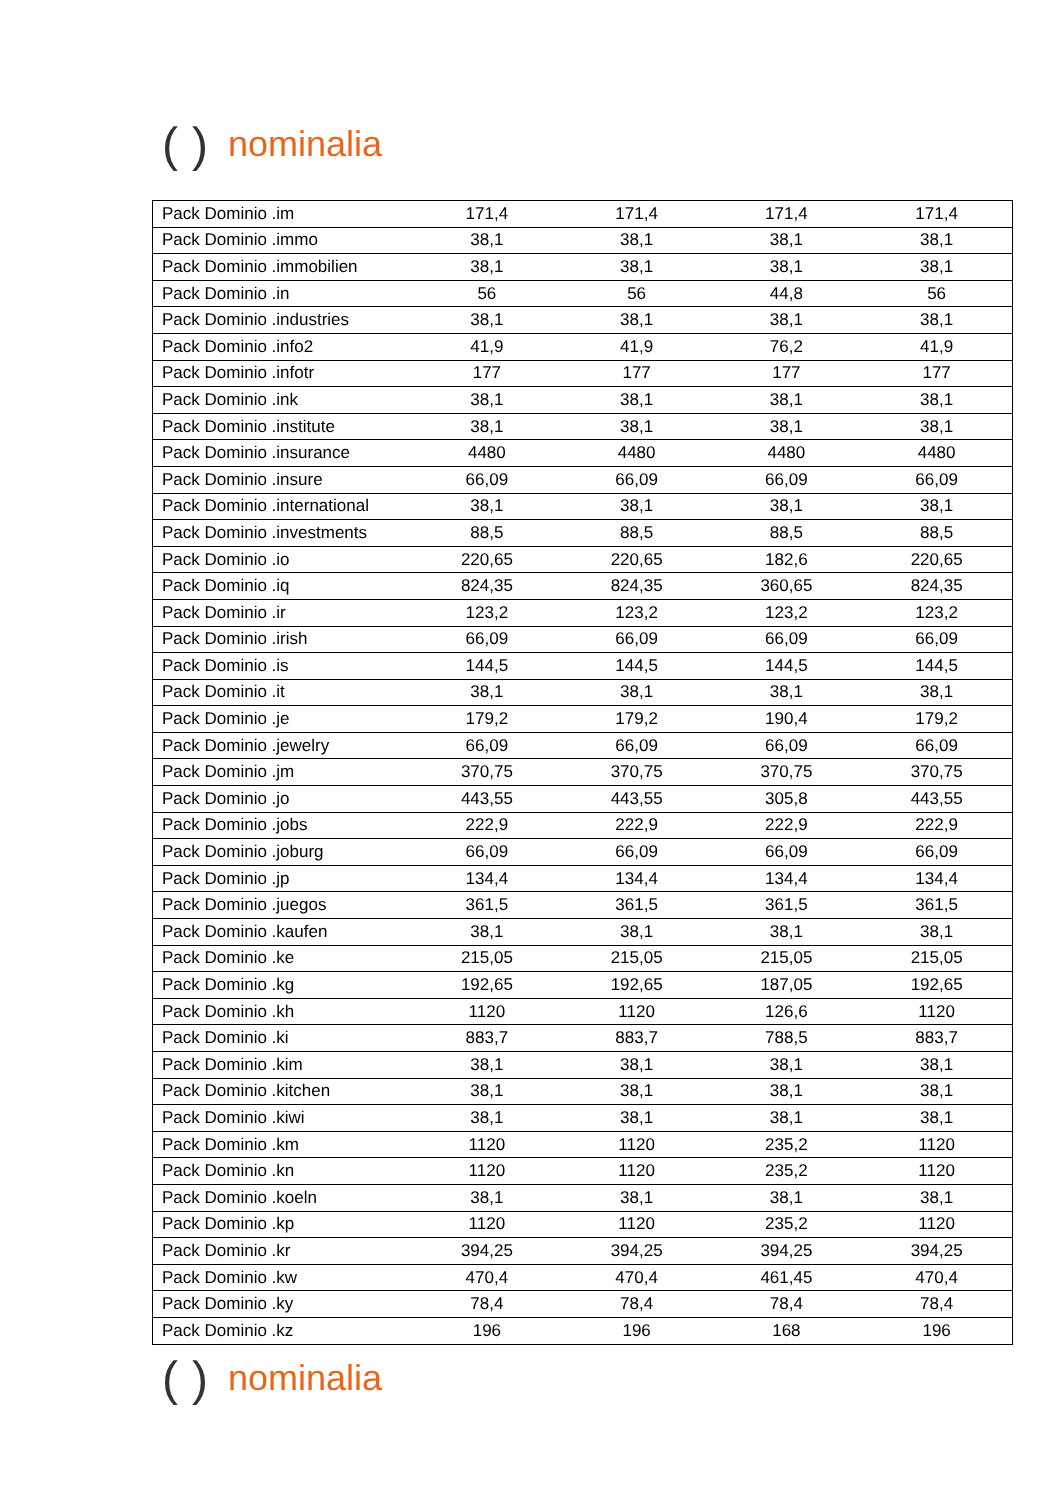() nominalia
| Pack Dominio .im | 171,4 | 171,4 | 171,4 | 171,4 |
| Pack Dominio .immo | 38,1 | 38,1 | 38,1 | 38,1 |
| Pack Dominio .immobilien | 38,1 | 38,1 | 38,1 | 38,1 |
| Pack Dominio .in | 56 | 56 | 44,8 | 56 |
| Pack Dominio .industries | 38,1 | 38,1 | 38,1 | 38,1 |
| Pack Dominio .info2 | 41,9 | 41,9 | 76,2 | 41,9 |
| Pack Dominio .infotr | 177 | 177 | 177 | 177 |
| Pack Dominio .ink | 38,1 | 38,1 | 38,1 | 38,1 |
| Pack Dominio .institute | 38,1 | 38,1 | 38,1 | 38,1 |
| Pack Dominio .insurance | 4480 | 4480 | 4480 | 4480 |
| Pack Dominio .insure | 66,09 | 66,09 | 66,09 | 66,09 |
| Pack Dominio .international | 38,1 | 38,1 | 38,1 | 38,1 |
| Pack Dominio .investments | 88,5 | 88,5 | 88,5 | 88,5 |
| Pack Dominio .io | 220,65 | 220,65 | 182,6 | 220,65 |
| Pack Dominio .iq | 824,35 | 824,35 | 360,65 | 824,35 |
| Pack Dominio .ir | 123,2 | 123,2 | 123,2 | 123,2 |
| Pack Dominio .irish | 66,09 | 66,09 | 66,09 | 66,09 |
| Pack Dominio .is | 144,5 | 144,5 | 144,5 | 144,5 |
| Pack Dominio .it | 38,1 | 38,1 | 38,1 | 38,1 |
| Pack Dominio .je | 179,2 | 179,2 | 190,4 | 179,2 |
| Pack Dominio .jewelry | 66,09 | 66,09 | 66,09 | 66,09 |
| Pack Dominio .jm | 370,75 | 370,75 | 370,75 | 370,75 |
| Pack Dominio .jo | 443,55 | 443,55 | 305,8 | 443,55 |
| Pack Dominio .jobs | 222,9 | 222,9 | 222,9 | 222,9 |
| Pack Dominio .joburg | 66,09 | 66,09 | 66,09 | 66,09 |
| Pack Dominio .jp | 134,4 | 134,4 | 134,4 | 134,4 |
| Pack Dominio .juegos | 361,5 | 361,5 | 361,5 | 361,5 |
| Pack Dominio .kaufen | 38,1 | 38,1 | 38,1 | 38,1 |
| Pack Dominio .ke | 215,05 | 215,05 | 215,05 | 215,05 |
| Pack Dominio .kg | 192,65 | 192,65 | 187,05 | 192,65 |
| Pack Dominio .kh | 1120 | 1120 | 126,6 | 1120 |
| Pack Dominio .ki | 883,7 | 883,7 | 788,5 | 883,7 |
| Pack Dominio .kim | 38,1 | 38,1 | 38,1 | 38,1 |
| Pack Dominio .kitchen | 38,1 | 38,1 | 38,1 | 38,1 |
| Pack Dominio .kiwi | 38,1 | 38,1 | 38,1 | 38,1 |
| Pack Dominio .km | 1120 | 1120 | 235,2 | 1120 |
| Pack Dominio .kn | 1120 | 1120 | 235,2 | 1120 |
| Pack Dominio .koeln | 38,1 | 38,1 | 38,1 | 38,1 |
| Pack Dominio .kp | 1120 | 1120 | 235,2 | 1120 |
| Pack Dominio .kr | 394,25 | 394,25 | 394,25 | 394,25 |
| Pack Dominio .kw | 470,4 | 470,4 | 461,45 | 470,4 |
| Pack Dominio .ky | 78,4 | 78,4 | 78,4 | 78,4 |
| Pack Dominio .kz | 196 | 196 | 168 | 196 |
() nominalia